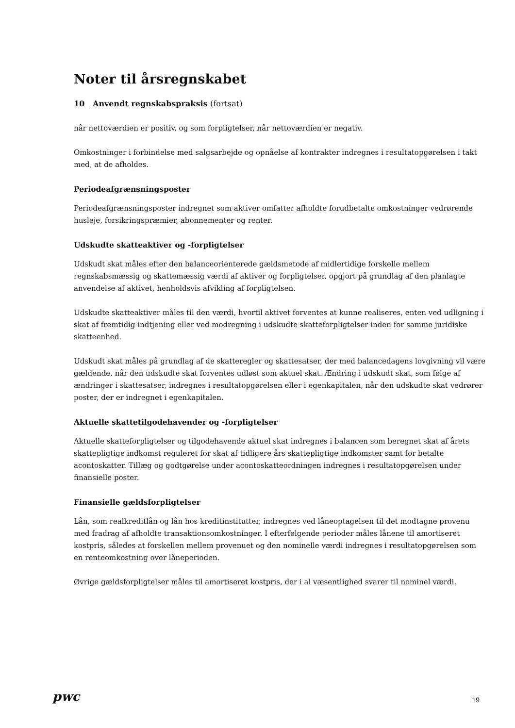Noter til årsregnskabet
10 Anvendt regnskabspraksis (fortsat)
når nettoværdien er positiv, og som forpligtelser, når nettoværdien er negativ.
Omkostninger i forbindelse med salgsarbejde og opnåelse af kontrakter indregnes i resultatopgørelsen i takt med, at de afholdes.
Periodeafgrænsningsposter
Periodeafgrænsningsposter indregnet som aktiver omfatter afholdte forudbetalte omkostninger vedrørende husleje, forsikringspræmier, abonnementer og renter.
Udskudte skatteaktiver og -forpligtelser
Udskudt skat måles efter den balanceorienterede gældsmetode af midlertidige forskelle mellem regnskabsmæssig og skattemæssig værdi af aktiver og forpligtelser, opgjort på grundlag af den planlagte anvendelse af aktivet, henholdsvis afvikling af forpligtelsen.
Udskudte skatteaktiver måles til den værdi, hvortil aktivet forventes at kunne realiseres, enten ved udligning i skat af fremtidig indtjening eller ved modregning i udskudte skatteforpligtelser inden for samme juridiske skatteenhed.
Udskudt skat måles på grundlag af de skatteregler og skattesatser, der med balancedagens lovgivning vil være gældende, når den udskudte skat forventes udløst som aktuel skat. Ændring i udskudt skat, som følge af ændringer i skattesatser, indregnes i resultatopgørelsen eller i egenkapitalen, når den udskudte skat vedrører poster, der er indregnet i egenkapitalen.
Aktuelle skattetilgodehavender og -forpligtelser
Aktuelle skatteforpligtelser og tilgodehavende aktuel skat indregnes i balancen som beregnet skat af årets skattepligtige indkomst reguleret for skat af tidligere års skattepligtige indkomster samt for betalte acontoskatter. Tillæg og godtgørelse under acontoskatteordningen indregnes i resultatopgørelsen under finansielle poster.
Finansielle gældsforpligtelser
Lån, som realkreditlån og lån hos kreditinstitutter, indregnes ved låneoptagelsen til det modtagne provenu med fradrag af afholdte transaktionsomkostninger. I efterfølgende perioder måles lånene til amortiseret kostpris, således at forskellen mellem provenuet og den nominelle værdi indregnes i resultatopgørelsen som en renteomkostning over låneperioden.
Øvrige gældsforpligtelser måles til amortiseret kostpris, der i al væsentlighed svarer til nominel værdi.
pwc
19